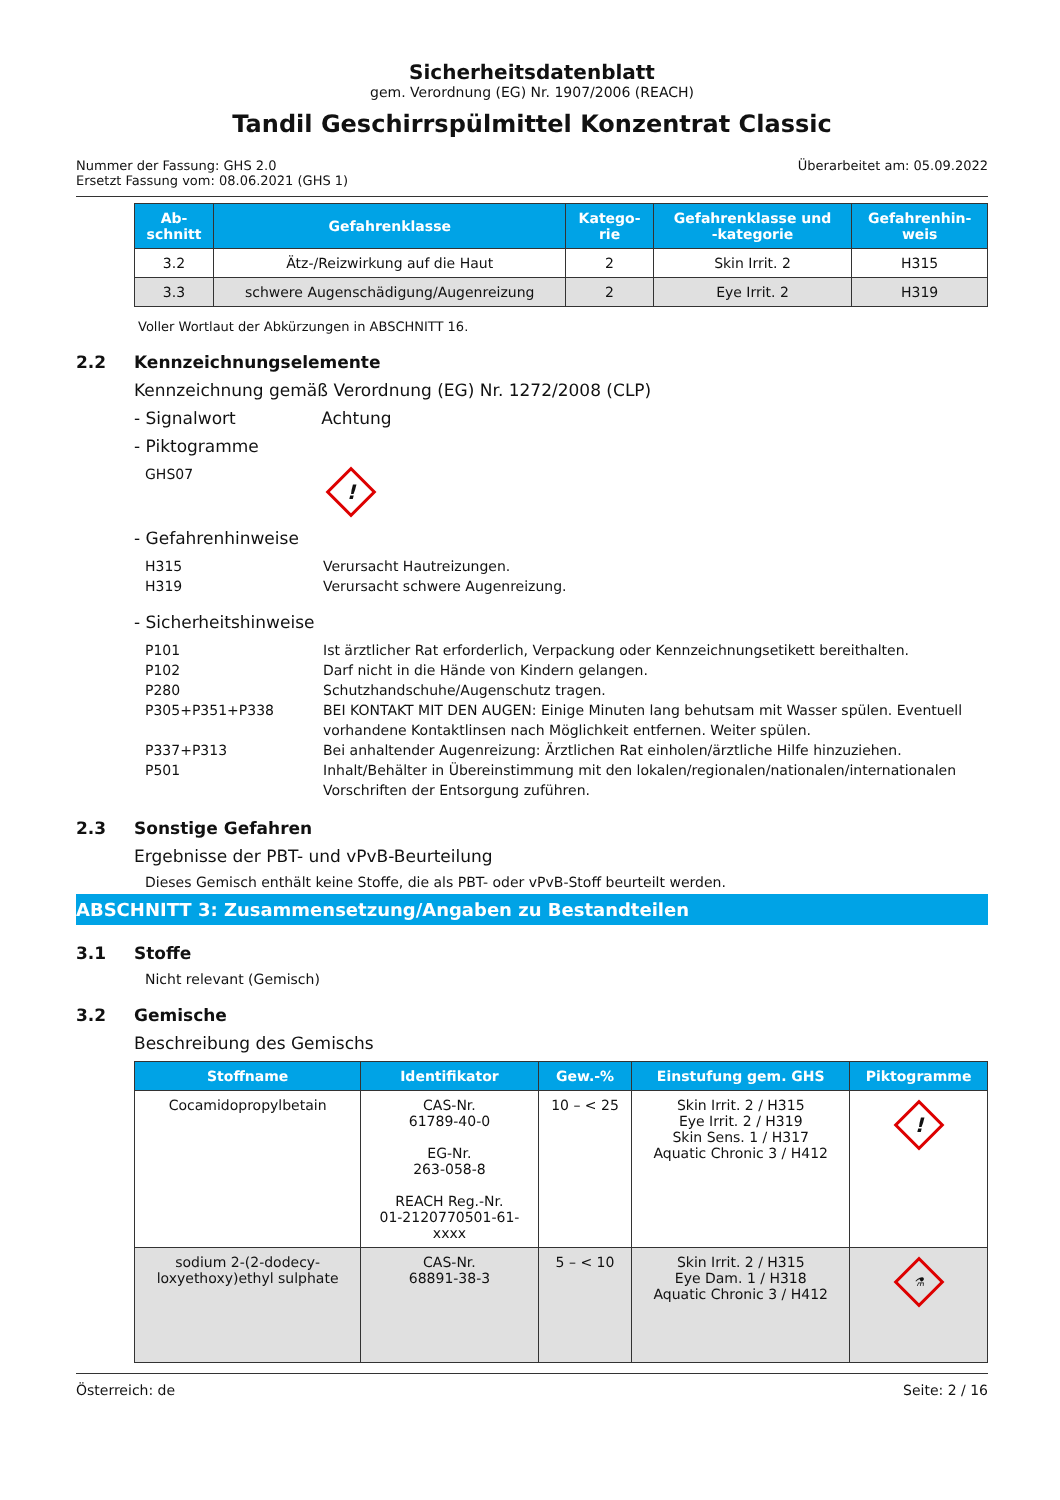Sicherheitsdatenblatt
gem. Verordnung (EG) Nr. 1907/2006 (REACH)
Tandil Geschirrspülmittel Konzentrat Classic
Nummer der Fassung: GHS 2.0
Ersetzt Fassung vom: 08.06.2021 (GHS 1)
Überarbeitet am: 05.09.2022
| Ab- schnitt | Gefahrenklasse | Katego- rie | Gefahrenklasse und -kategorie | Gefahrenhin- weis |
| --- | --- | --- | --- | --- |
| 3.2 | Ätz-/Reizwirkung auf die Haut | 2 | Skin Irrit. 2 | H315 |
| 3.3 | schwere Augenschädigung/Augenreizung | 2 | Eye Irrit. 2 | H319 |
Voller Wortlaut der Abkürzungen in ABSCHNITT 16.
2.2 Kennzeichnungselemente
Kennzeichnung gemäß Verordnung (EG) Nr. 1272/2008 (CLP)
- Signalwort Achtung
- Piktogramme
GHS07!
- Gefahrenhinweise
H315 Verursacht Hautreizungen.
H319 Verursacht schwere Augenreizung.
- Sicherheitshinweise
P101 Ist ärztlicher Rat erforderlich, Verpackung oder Kennzeichnungsetikett bereithalten.
P102 Darf nicht in die Hände von Kindern gelangen.
P280 Schutzhandschuhe/Augenschutz tragen.
P305+P351+P338 BEI KONTAKT MIT DEN AUGEN: Einige Minuten lang behutsam mit Wasser spülen. Eventuell vorhandene Kontaktlinsen nach Möglichkeit entfernen. Weiter spülen.
P337+P313 Bei anhaltender Augenreizung: Ärztlichen Rat einholen/ärztliche Hilfe hinzuziehen.
P501 Inhalt/Behälter in Übereinstimmung mit den lokalen/regionalen/nationalen/internationalen Vorschriften der Entsorgung zuführen.
2.3 Sonstige Gefahren
Ergebnisse der PBT- und vPvB-Beurteilung
Dieses Gemisch enthält keine Stoffe, die als PBT- oder vPvB-Stoff beurteilt werden.
ABSCHNITT 3: Zusammensetzung/Angaben zu Bestandteilen
3.1 Stoffe
Nicht relevant (Gemisch)
3.2 Gemische
Beschreibung des Gemischs
| Stoffname | Identifikator | Gew.-% | Einstufung gem. GHS | Piktogramme |
| --- | --- | --- | --- | --- |
| Cocamidopropylbetain | CAS-Nr. 61789-40-0 EG-Nr. 263-058-8 REACH Reg.-Nr. 01-2120770501-61- xxxx | 10 – < 25 | Skin Irrit. 2 / H315 Eye Irrit. 2 / H319 Skin Sens. 1 / H317 Aquatic Chronic 3 / H412 | ! |
| sodium 2-(2-dodecy- loxyethoxy)ethyl sulphate | CAS-Nr. 68891-38-3 | 5 – < 10 | Skin Irrit. 2 / H315 Eye Dam. 1 / H318 Aquatic Chronic 3 / H412 | ⚗ |
Österreich: de Seite: 2 / 16